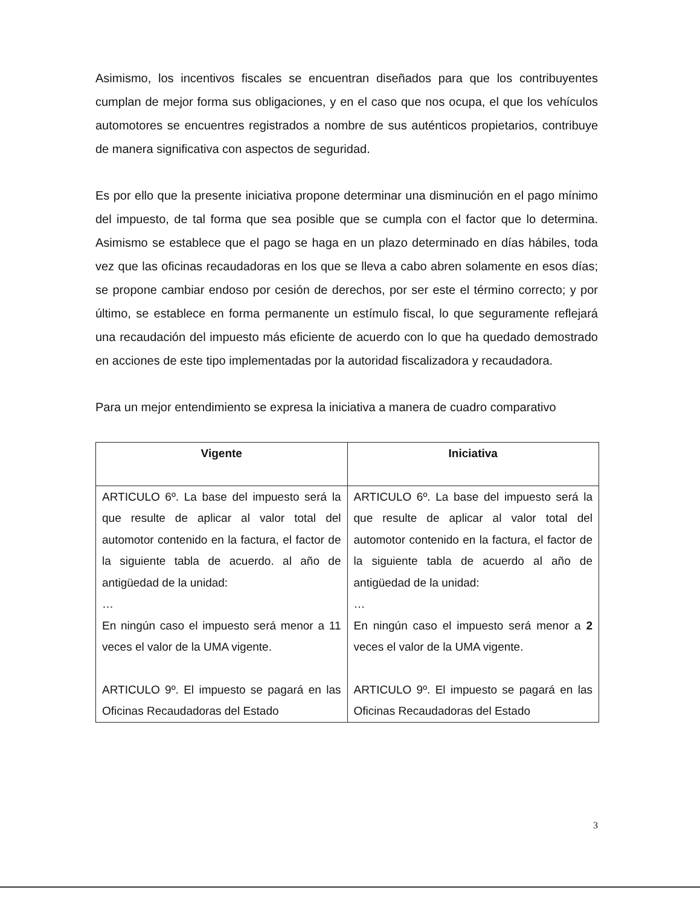Asimismo, los incentivos fiscales se encuentran diseñados para que los contribuyentes cumplan de mejor forma sus obligaciones, y en el caso que nos ocupa, el que los vehículos automotores se encuentres registrados a nombre de sus auténticos propietarios, contribuye de manera significativa con aspectos de seguridad.
Es por ello que la presente iniciativa propone determinar una disminución en el pago mínimo del impuesto, de tal forma que sea posible que se cumpla con el factor que lo determina. Asimismo se establece que el pago se haga en un plazo determinado en días hábiles, toda vez que las oficinas recaudadoras en los que se lleva a cabo abren solamente en esos días; se propone cambiar endoso por cesión de derechos, por ser este el término correcto; y por último, se establece en forma permanente un estímulo fiscal, lo que seguramente reflejará una recaudación del impuesto más eficiente de acuerdo con lo que ha quedado demostrado en acciones de este tipo implementadas por la autoridad fiscalizadora y recaudadora.
Para un mejor entendimiento se expresa la iniciativa a manera de cuadro comparativo
| Vigente | Iniciativa |
| --- | --- |
| ARTICULO 6º. La base del impuesto será la que resulte de aplicar al valor total del automotor contenido en la factura, el factor de la siguiente tabla de acuerdo. al año de antigüedad de la unidad: … En ningún caso el impuesto será menor a 11 veces el valor de la UMA vigente. ARTICULO 9º. El impuesto se pagará en las Oficinas Recaudadoras del Estado | ARTICULO 6º. La base del impuesto será la que resulte de aplicar al valor total del automotor contenido en la factura, el factor de la siguiente tabla de acuerdo al año de antigüedad de la unidad: … En ningún caso el impuesto será menor a 2 veces el valor de la UMA vigente. ARTICULO 9º. El impuesto se pagará en las Oficinas Recaudadoras del Estado |
3